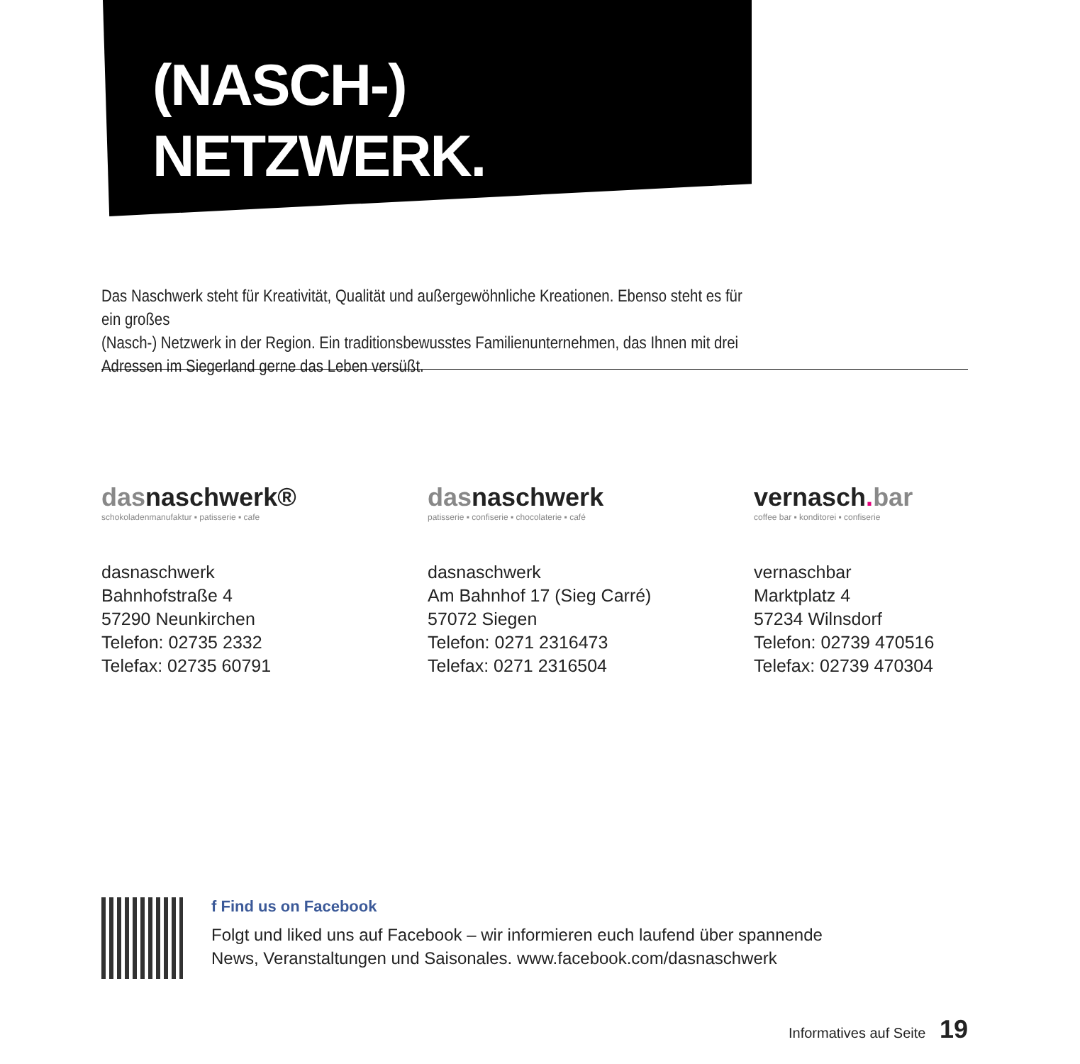(NASCH-)
NETZWERK.
Das Naschwerk steht für Kreativität, Qualität und außergewöhnliche Kreationen. Ebenso steht es für ein großes
(Nasch-) Netzwerk in der Region. Ein traditionsbewusstes Familienunternehmen, das Ihnen mit drei
Adressen im Siegerland gerne das Leben versüßt.
dasnaschwerk®
schokoladenmanufaktur ▪ patisserie ▪ cafe
dasnaschwerk
Bahnhofstraße 4
57290 Neunkirchen
Telefon: 02735 2332
Telefax: 02735 60791
dasnaschwerk
patisserie ▪ confiserie ▪ chocolaterie ▪ café
dasnaschwerk
Am Bahnhof 17 (Sieg Carré)
57072 Siegen
Telefon: 0271 2316473
Telefax: 0271 2316504
vernasch. bar
coffee bar ▪ konditorei ▪ confiserie
vernaschbar
Marktplatz 4
57234 Wilnsdorf
Telefon: 02739 470516
Telefax: 02739 470304
f Find us on Facebook
Folgt und liked uns auf Facebook – wir informieren euch laufend über spannende
News, Veranstaltungen und Saisonales. www.facebook.com/dasnaschwerk
Informatives auf Seite 19